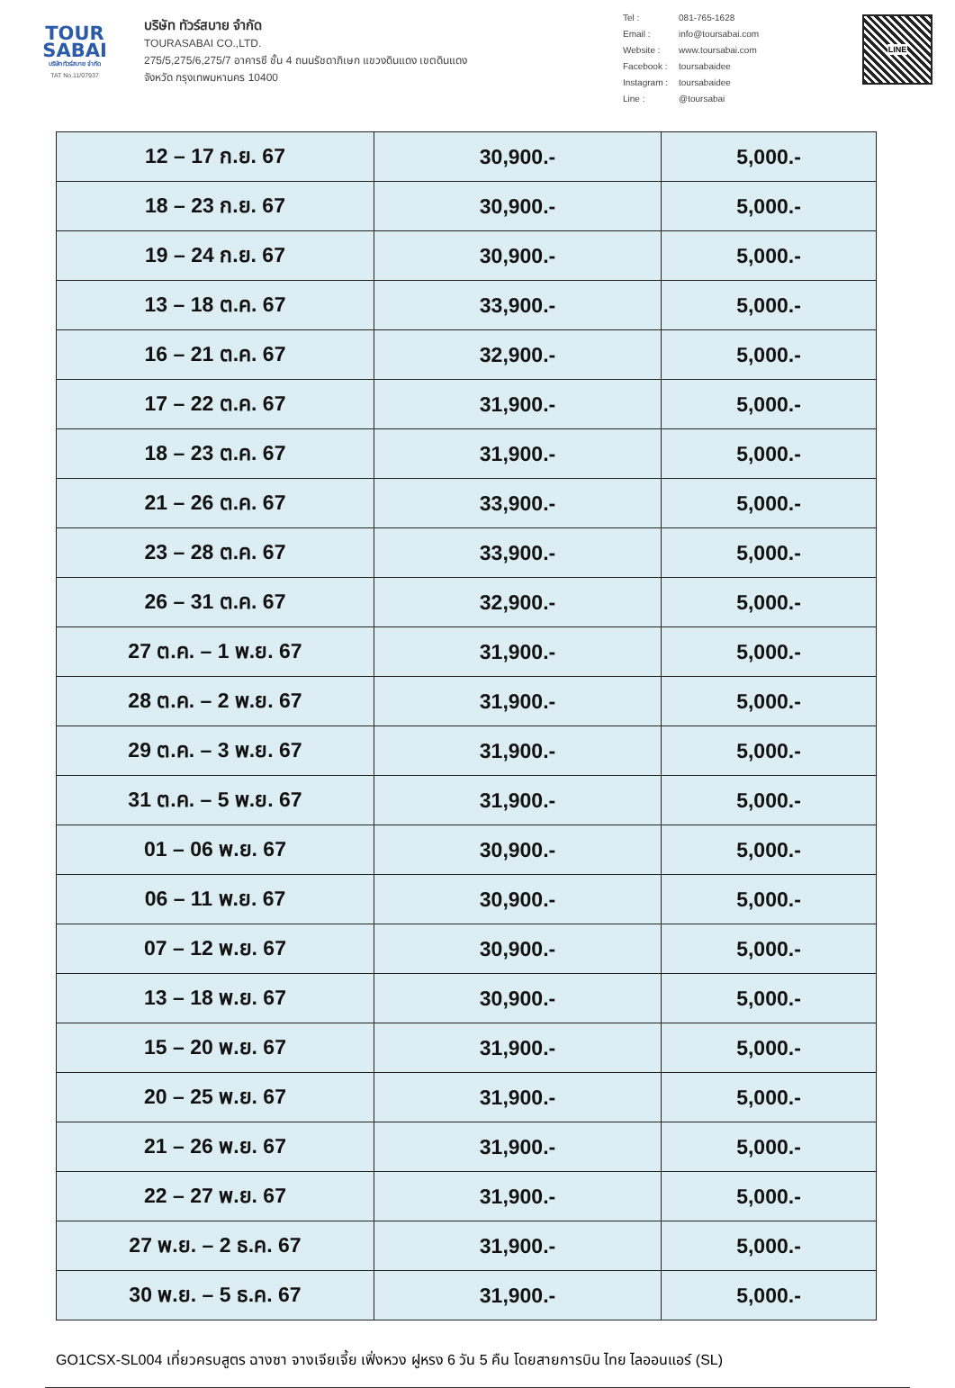TOUR
SABAI
บริษัท ทัวร์สบาย จำกัด
TAT No.11/07937
บริษัท ทัวร์สบาย จำกัด
TOURASABAI CO.,LTD.
275/5,275/6,275/7 อาคารซี ชั้น 4 ถนนรัชดาภิเษก แขวงดินแดง เขตดินแดง
จังหวัด กรุงเทพมหานคร 10400
| Tel : | 081-765-1628 |
| Email : | info@toursabai.com |
| Website : | www.toursabai.com |
| Facebook : | toursabaidee |
| Instagram : | toursabaidee |
| Line : | @toursabai |
LINE
| 12 – 17 ก.ย. 67 | 30,900.- | 5,000.- |
| 18 – 23 ก.ย. 67 | 30,900.- | 5,000.- |
| 19 – 24 ก.ย. 67 | 30,900.- | 5,000.- |
| 13 – 18 ต.ค. 67 | 33,900.- | 5,000.- |
| 16 – 21 ต.ค. 67 | 32,900.- | 5,000.- |
| 17 – 22 ต.ค. 67 | 31,900.- | 5,000.- |
| 18 – 23 ต.ค. 67 | 31,900.- | 5,000.- |
| 21 – 26 ต.ค. 67 | 33,900.- | 5,000.- |
| 23 – 28 ต.ค. 67 | 33,900.- | 5,000.- |
| 26 – 31 ต.ค. 67 | 32,900.- | 5,000.- |
| 27 ต.ค. – 1 พ.ย. 67 | 31,900.- | 5,000.- |
| 28 ต.ค. – 2 พ.ย. 67 | 31,900.- | 5,000.- |
| 29 ต.ค. – 3 พ.ย. 67 | 31,900.- | 5,000.- |
| 31 ต.ค. – 5 พ.ย. 67 | 31,900.- | 5,000.- |
| 01 – 06 พ.ย. 67 | 30,900.- | 5,000.- |
| 06 – 11 พ.ย. 67 | 30,900.- | 5,000.- |
| 07 – 12 พ.ย. 67 | 30,900.- | 5,000.- |
| 13 – 18 พ.ย. 67 | 30,900.- | 5,000.- |
| 15 – 20 พ.ย. 67 | 31,900.- | 5,000.- |
| 20 – 25 พ.ย. 67 | 31,900.- | 5,000.- |
| 21 – 26 พ.ย. 67 | 31,900.- | 5,000.- |
| 22 – 27 พ.ย. 67 | 31,900.- | 5,000.- |
| 27 พ.ย. – 2 ธ.ค. 67 | 31,900.- | 5,000.- |
| 30 พ.ย. – 5 ธ.ค. 67 | 31,900.- | 5,000.- |
GO1CSX-SL004 เที่ยวครบสูตร ฉางซา จางเจียเจี้ย เฟิ่งหวง ฝูหรง 6 วัน 5 คืน โดยสายการบิน ไทย ไลออนแอร์ (SL)